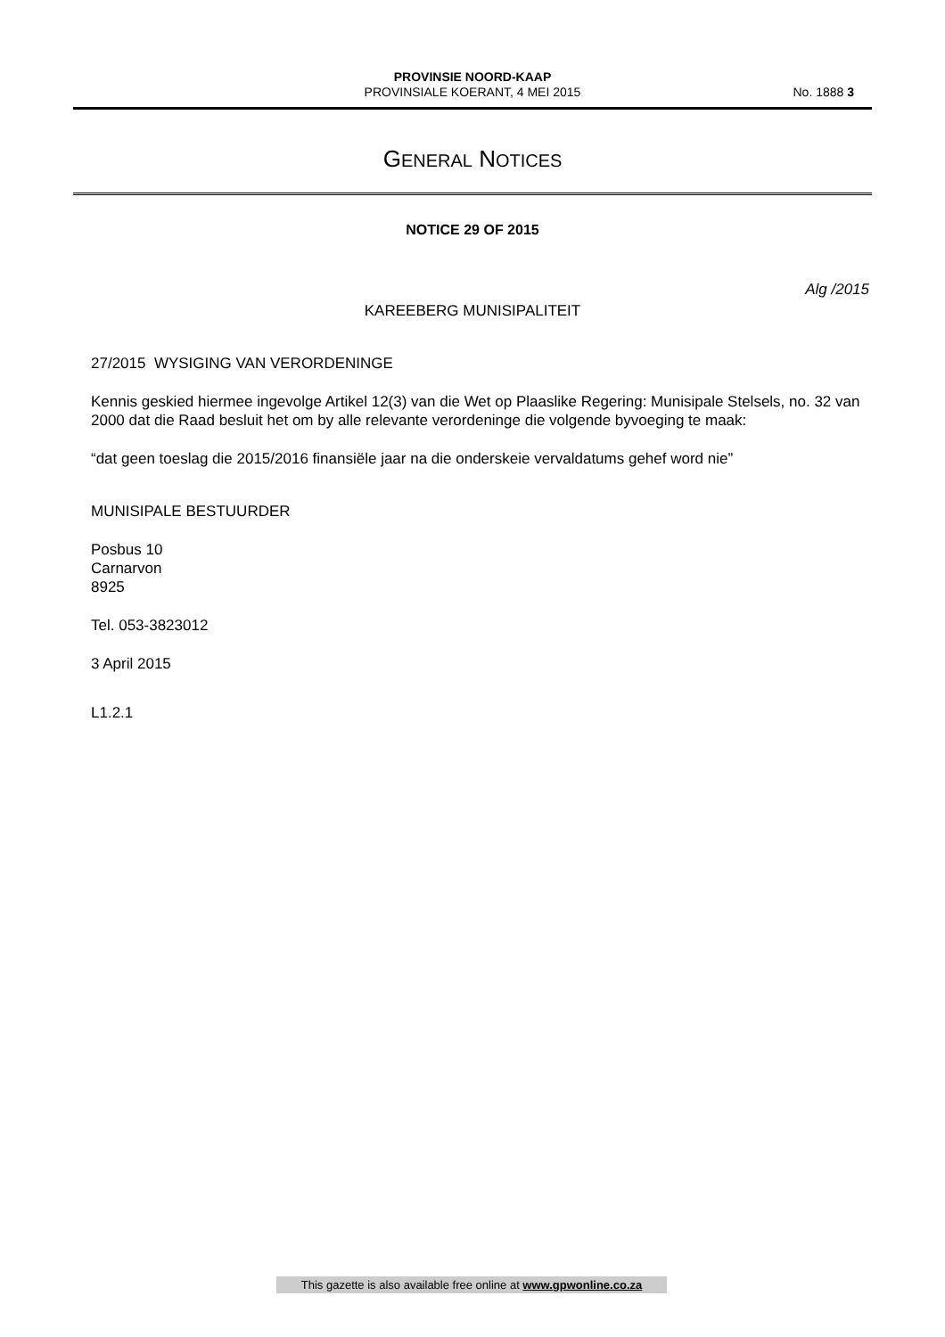PROVINSIE NOORD-KAAP
PROVINSIALE KOERANT, 4 MEI 2015
No. 1888 3
GENERAL NOTICES
NOTICE 29 OF 2015
Alg /2015
KAREEBERG MUNISIPALITEIT
27/2015 WYSIGING VAN VERORDENINGE
Kennis geskied hiermee ingevolge Artikel 12(3) van die Wet op Plaaslike Regering: Munisipale Stelsels, no. 32 van 2000 dat die Raad besluit het om by alle relevante verordeninge die volgende byvoeging te maak:
“dat geen toeslag die 2015/2016 finansiële jaar na die onderskeie vervaldatums gehef word nie”
MUNISIPALE BESTUURDER
Posbus 10
Carnarvon
8925
Tel. 053-3823012
3 April 2015
L1.2.1
This gazette is also available free online at www.gpwonline.co.za